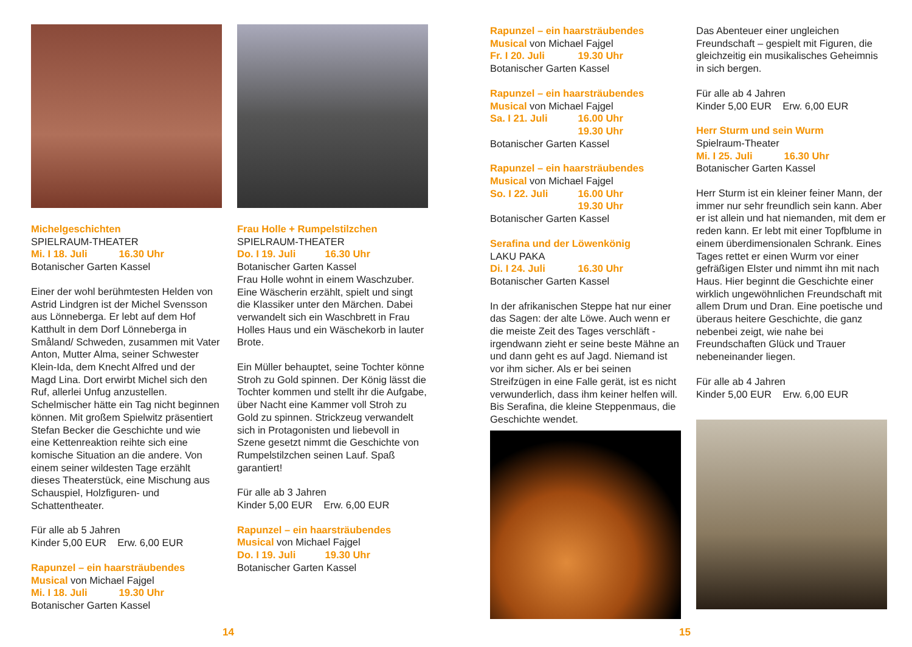Michelgeschichten
SPIELRAUM-THEATER
Mi. I 18. Juli 16.30 Uhr
Botanischer Garten Kassel
Einer der wohl berühmtesten Helden von Astrid Lindgren ist der Michel Svensson aus Lönneberga. Er lebt auf dem Hof Katthult in dem Dorf Lönneberga in Småland/ Schweden, zusammen mit Vater Anton, Mutter Alma, seiner Schwester Klein-Ida, dem Knecht Alfred und der Magd Lina. Dort erwirbt Michel sich den Ruf, allerlei Unfug anzustellen. Schelmischer hätte ein Tag nicht beginnen können. Mit großem Spielwitz präsentiert Stefan Becker die Geschichte und wie eine Kettenreaktion reihte sich eine komische Situation an die andere. Von einem seiner wildesten Tage erzählt dieses Theaterstück, eine Mischung aus Schauspiel, Holzfiguren- und Schattentheater.
Für alle ab 5 Jahren
Kinder 5,00 EUR Erw. 6,00 EUR
Rapunzel – ein haarsträubendes Musical von Michael Fajgel
Mi. I 18. Juli 19.30 Uhr
Botanischer Garten Kassel
Frau Holle + Rumpelstilzchen
SPIELRAUM-THEATER
Do. I 19. Juli 16.30 Uhr
Botanischer Garten Kassel
Frau Holle wohnt in einem Waschzuber. Eine Wäscherin erzählt, spielt und singt die Klassiker unter den Märchen. Dabei verwandelt sich ein Waschbrett in Frau Holles Haus und ein Wäschekorb in lauter Brote.
Ein Müller behauptet, seine Tochter könne Stroh zu Gold spinnen. Der König lässt die Tochter kommen und stellt ihr die Aufgabe, über Nacht eine Kammer voll Stroh zu Gold zu spinnen. Strickzeug verwandelt sich in Protagonisten und liebevoll in Szene gesetzt nimmt die Geschichte von Rumpelstilzchen seinen Lauf. Spaß garantiert!
Für alle ab 3 Jahren
Kinder 5,00 EUR Erw. 6,00 EUR
Rapunzel – ein haarsträubendes Musical von Michael Fajgel
Do. I 19. Juli 19.30 Uhr
Botanischer Garten Kassel
Rapunzel – ein haarsträubendes Musical von Michael Fajgel
Fr. I 20. Juli 19.30 Uhr
Botanischer Garten Kassel
Rapunzel – ein haarsträubendes Musical von Michael Fajgel
Sa. I 21. Juli 16.00 Uhr
19.30 Uhr
Botanischer Garten Kassel
Rapunzel – ein haarsträubendes Musical von Michael Fajgel
So. I 22. Juli 16.00 Uhr
19.30 Uhr
Botanischer Garten Kassel
Serafina und der Löwenkönig
LAKU PAKA
Di. I 24. Juli 16.30 Uhr
Botanischer Garten Kassel
In der afrikanischen Steppe hat nur einer das Sagen: der alte Löwe. Auch wenn er die meiste Zeit des Tages verschläft - irgendwann zieht er seine beste Mähne an und dann geht es auf Jagd. Niemand ist vor ihm sicher. Als er bei seinen Streifzügen in eine Falle gerät, ist es nicht verwunderlich, dass ihm keiner helfen will. Bis Serafina, die kleine Steppenmaus, die Geschichte wendet.
Das Abenteuer einer ungleichen Freundschaft – gespielt mit Figuren, die gleichzeitig ein musikalisches Geheimnis in sich bergen.
Für alle ab 4 Jahren
Kinder 5,00 EUR Erw. 6,00 EUR
Herr Sturm und sein Wurm
Spielraum-Theater
Mi. I 25. Juli 16.30 Uhr
Botanischer Garten Kassel
Herr Sturm ist ein kleiner feiner Mann, der immer nur sehr freundlich sein kann. Aber er ist allein und hat niemanden, mit dem er reden kann. Er lebt mit einer Topfblume in einem überdimensionalen Schrank. Eines Tages rettet er einen Wurm vor einer gefräßigen Elster und nimmt ihn mit nach Haus. Hier beginnt die Geschichte einer wirklich ungewöhnlichen Freundschaft mit allem Drum und Dran. Eine poetische und überaus heitere Geschichte, die ganz nebenbei zeigt, wie nahe bei Freundschaften Glück und Trauer nebeneinander liegen.
Für alle ab 4 Jahren
Kinder 5,00 EUR Erw. 6,00 EUR
14 15